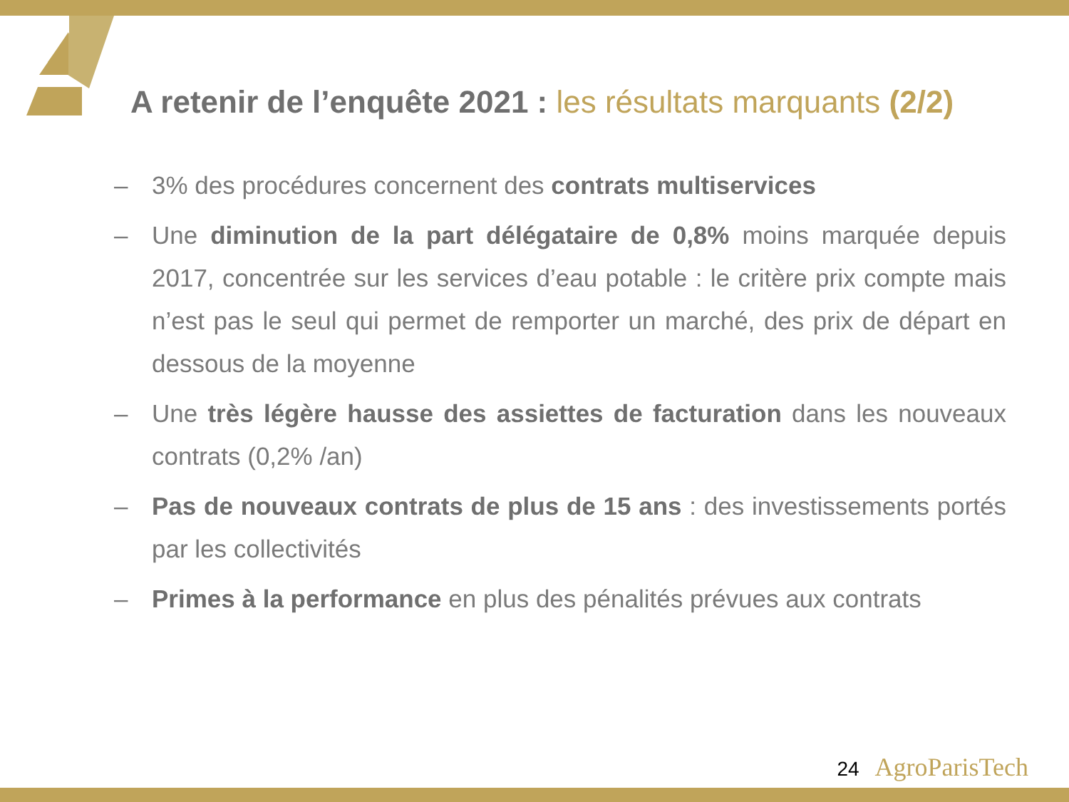A retenir de l’enquête 2021 : les résultats marquants (2/2)
– 3% des procédures concernent des contrats multiservices
– Une diminution de la part délégataire de 0,8% moins marquée depuis 2017, concentrée sur les services d’eau potable : le critère prix compte mais n’est pas le seul qui permet de remporter un marché, des prix de départ en dessous de la moyenne
– Une très légère hausse des assiettes de facturation dans les nouveaux contrats (0,2% /an)
– Pas de nouveaux contrats de plus de 15 ans : des investissements portés par les collectivités
– Primes à la performance en plus des pénalités prévues aux contrats
24 AgroParisTech